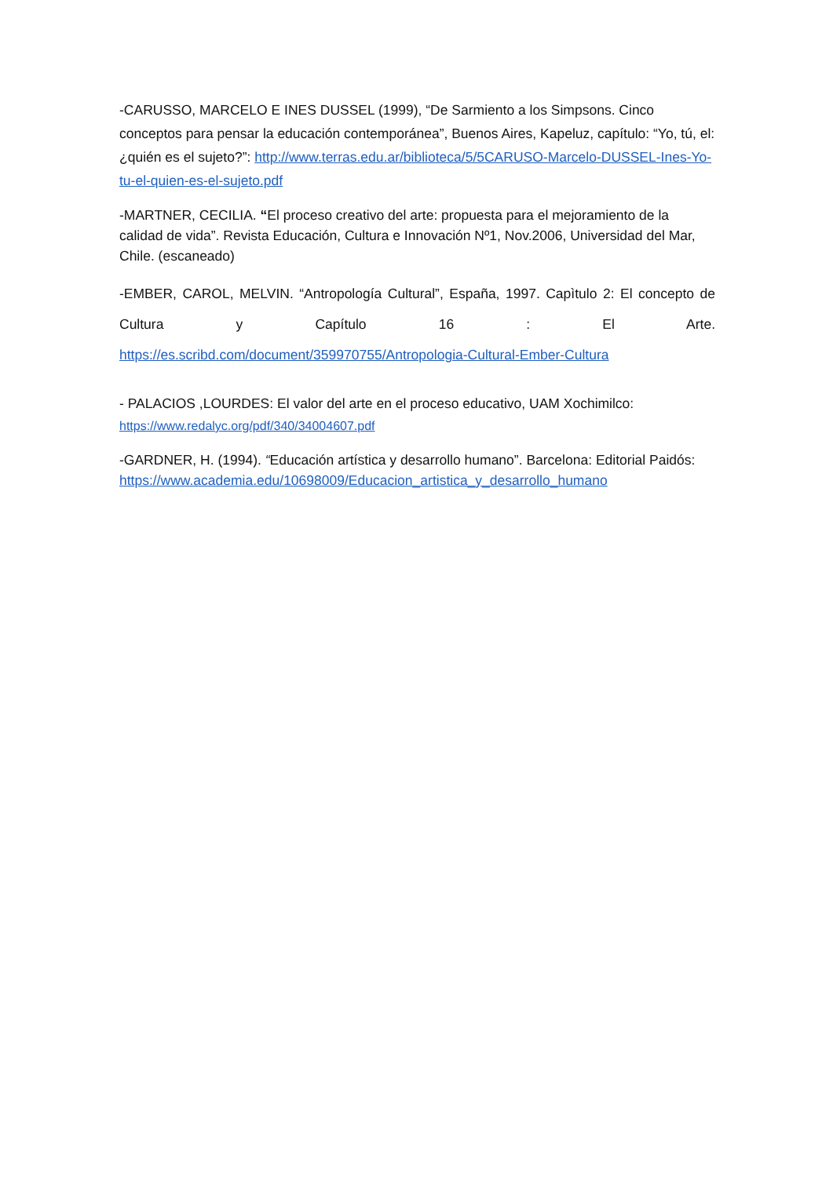-CARUSSO, MARCELO E INES DUSSEL (1999), “De Sarmiento a los Simpsons. Cinco conceptos para pensar la educación contemporánea”, Buenos Aires, Kapeluz, capítulo: “Yo, tú, el: ¿quién es el sujeto?”: http://www.terras.edu.ar/biblioteca/5/5CARUSO-Marcelo-DUSSEL-Ines-Yo-tu-el-quien-es-el-sujeto.pdf
-MARTNER, CECILIA. “El proceso creativo del arte: propuesta para el mejoramiento de la calidad de vida”. Revista Educación, Cultura e Innovación Nº1, Nov.2006, Universidad del Mar, Chile. (escaneado)
-EMBER, CAROL, MELVIN. “Antropología Cultural”, España, 1997. Capìtulo 2: El concepto de Cultura y Capítulo 16 : El Arte.
https://es.scribd.com/document/359970755/Antropologia-Cultural-Ember-Cultura
- PALACIOS ,LOURDES: El valor del arte en el proceso educativo, UAM Xochimilco: https://www.redalyc.org/pdf/340/34004607.pdf
-GARDNER, H. (1994). “Educación artística y desarrollo humano”. Barcelona: Editorial Paidós: https://www.academia.edu/10698009/Educacion_artistica_y_desarrollo_humano